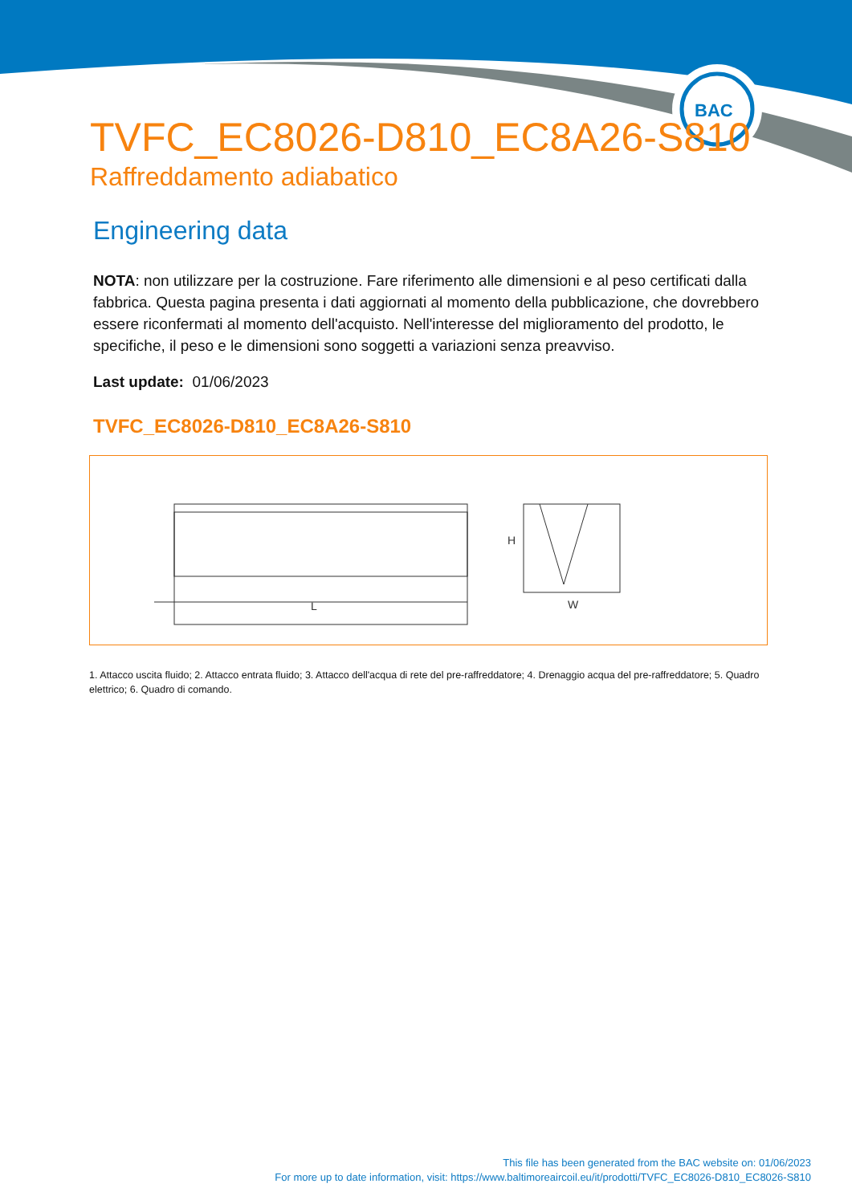BAC
TVFC_EC8026-D810_EC8A26-S810
Raffreddamento adiabatico
Engineering data
NOTA: non utilizzare per la costruzione. Fare riferimento alle dimensioni e al peso certificati dalla fabbrica. Questa pagina presenta i dati aggiornati al momento della pubblicazione, che dovrebbero essere riconfermati al momento dell'acquisto. Nell'interesse del miglioramento del prodotto, le specifiche, il peso e le dimensioni sono soggetti a variazioni senza preavviso.
Last update: 01/06/2023
TVFC_EC8026-D810_EC8A26-S810
L
H
W
1. Attacco uscita fluido; 2. Attacco entrata fluido; 3. Attacco dell'acqua di rete del pre-raffreddatore; 4. Drenaggio acqua del pre-raffreddatore; 5. Quadro elettrico; 6. Quadro di comando.
This file has been generated from the BAC website on: 01/06/2023
For more up to date information, visit: https://www.baltimoreaircoil.eu/it/prodotti/TVFC_EC8026-D810_EC8026-S810